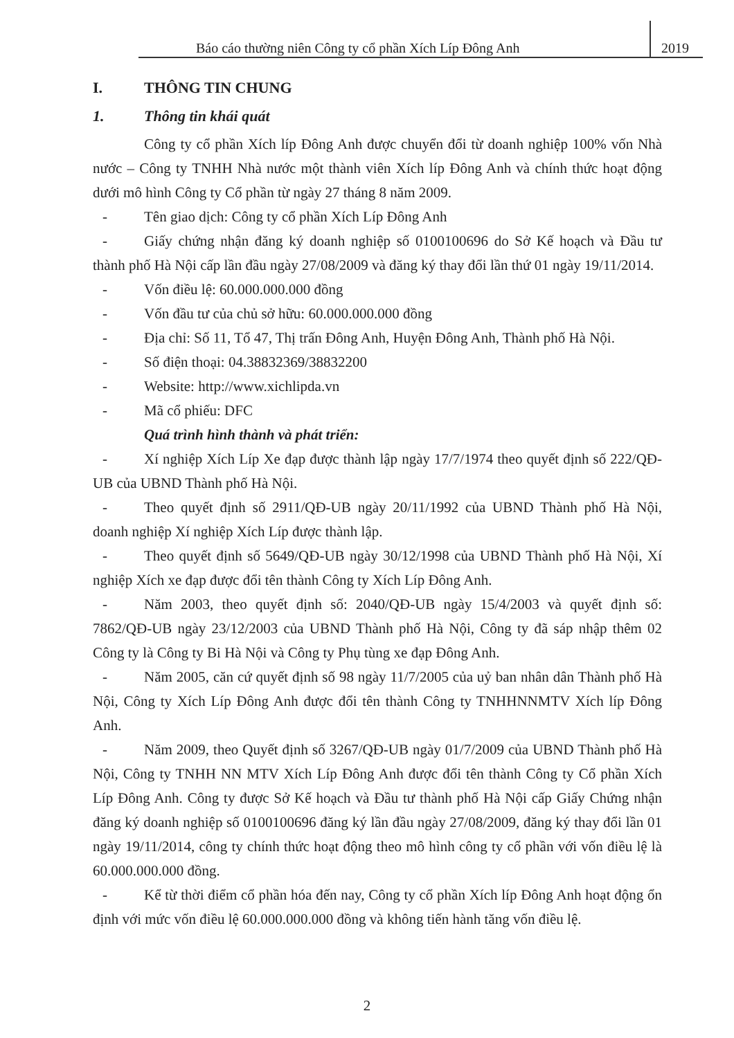Báo cáo thường niên Công ty cổ phần Xích Líp Đông Anh 2019
I. THÔNG TIN CHUNG
1. Thông tin khái quát
Công ty cổ phần Xích líp Đông Anh được chuyển đổi từ doanh nghiệp 100% vốn Nhà nước – Công ty TNHH Nhà nước một thành viên Xích líp Đông Anh và chính thức hoạt động dưới mô hình Công ty Cổ phần từ ngày 27 tháng 8 năm 2009.
- Tên giao dịch: Công ty cổ phần Xích Líp Đông Anh
- Giấy chứng nhận đăng ký doanh nghiệp số 0100100696 do Sở Kế hoạch và Đầu tư thành phố Hà Nội cấp lần đầu ngày 27/08/2009 và đăng ký thay đổi lần thứ 01 ngày 19/11/2014.
- Vốn điều lệ: 60.000.000.000 đồng
- Vốn đầu tư của chủ sở hữu: 60.000.000.000 đồng
- Địa chỉ: Số 11, Tổ 47, Thị trấn Đông Anh, Huyện Đông Anh, Thành phố Hà Nội.
- Số điện thoại: 04.38832369/38832200
- Website: http://www.xichlipda.vn
- Mã cổ phiếu: DFC
Quá trình hình thành và phát triển:
- Xí nghiệp Xích Líp Xe đạp được thành lập ngày 17/7/1974 theo quyết định số 222/QĐ-UB của UBND Thành phố Hà Nội.
- Theo quyết định số 2911/QĐ-UB ngày 20/11/1992 của UBND Thành phố Hà Nội, doanh nghiệp Xí nghiệp Xích Líp được thành lập.
- Theo quyết định số 5649/QĐ-UB ngày 30/12/1998 của UBND Thành phố Hà Nội, Xí nghiệp Xích xe đạp được đổi tên thành Công ty Xích Líp Đông Anh.
- Năm 2003, theo quyết định số: 2040/QĐ-UB ngày 15/4/2003 và quyết định số: 7862/QĐ-UB ngày 23/12/2003 của UBND Thành phố Hà Nội, Công ty đã sáp nhập thêm 02 Công ty là Công ty Bi Hà Nội và Công ty Phụ tùng xe đạp Đông Anh.
- Năm 2005, căn cứ quyết định số 98 ngày 11/7/2005 của uỷ ban nhân dân Thành phố Hà Nội, Công ty Xích Líp Đông Anh được đổi tên thành Công ty TNHHNNMTV Xích líp Đông Anh.
- Năm 2009, theo Quyết định số 3267/QĐ-UB ngày 01/7/2009 của UBND Thành phố Hà Nội, Công ty TNHH NN MTV Xích Líp Đông Anh được đổi tên thành Công ty Cổ phần Xích Líp Đông Anh. Công ty được Sở Kế hoạch và Đầu tư thành phố Hà Nội cấp Giấy Chứng nhận đăng ký doanh nghiệp số 0100100696 đăng ký lần đầu ngày 27/08/2009, đăng ký thay đổi lần 01 ngày 19/11/2014, công ty chính thức hoạt động theo mô hình công ty cổ phần với vốn điều lệ là 60.000.000.000 đồng.
- Kể từ thời điểm cổ phần hóa đến nay, Công ty cổ phần Xích líp Đông Anh hoạt động ổn định với mức vốn điều lệ 60.000.000.000 đồng và không tiến hành tăng vốn điều lệ.
2